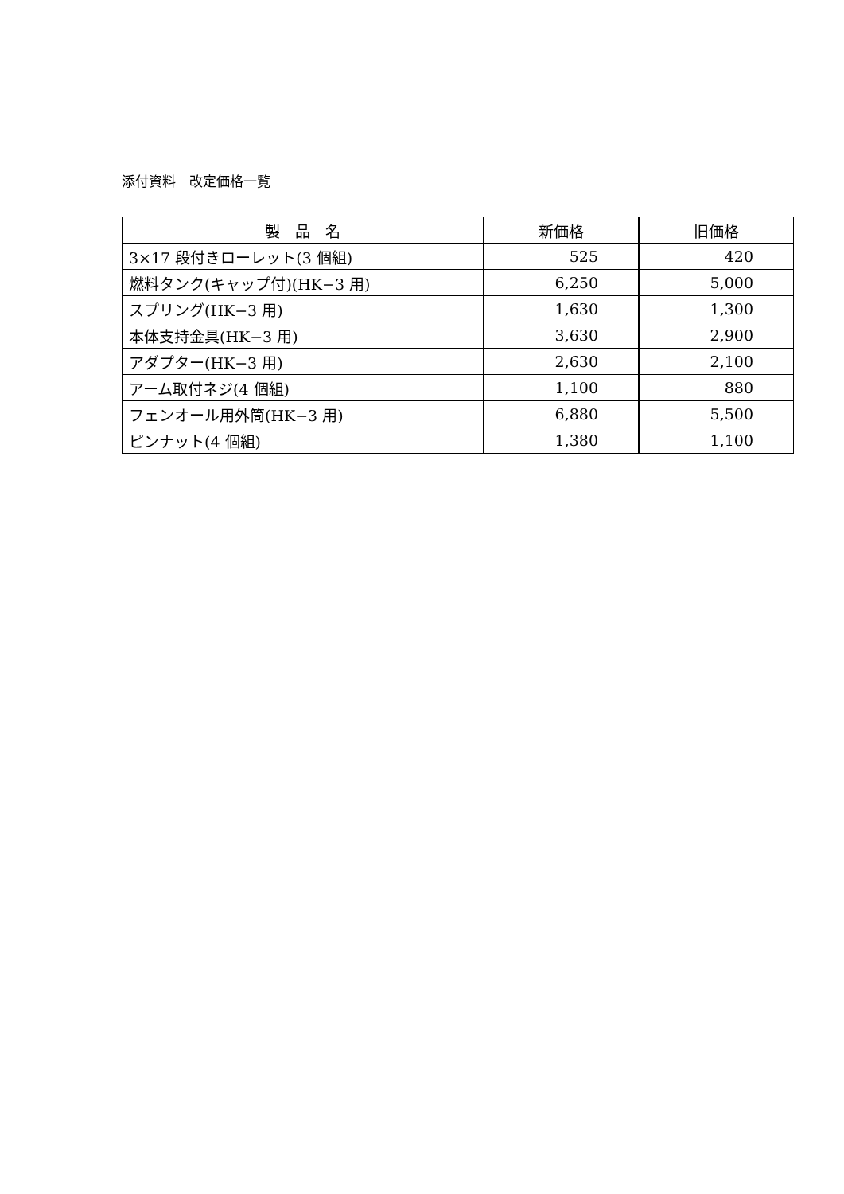添付資料　改定価格一覧
| 製 品 名 | 新価格 | 旧価格 |
| --- | --- | --- |
| 3×17 段付きローレット(3 個組) | 525 | 420 |
| 燃料タンク(キャップ付)(HK−3 用) | 6,250 | 5,000 |
| スプリング(HK−3 用) | 1,630 | 1,300 |
| 本体支持金具(HK−3 用) | 3,630 | 2,900 |
| アダプター(HK−3 用) | 2,630 | 2,100 |
| アーム取付ネジ(4 個組) | 1,100 | 880 |
| フェンオール用外筒(HK−3 用) | 6,880 | 5,500 |
| ピンナット(4 個組) | 1,380 | 1,100 |